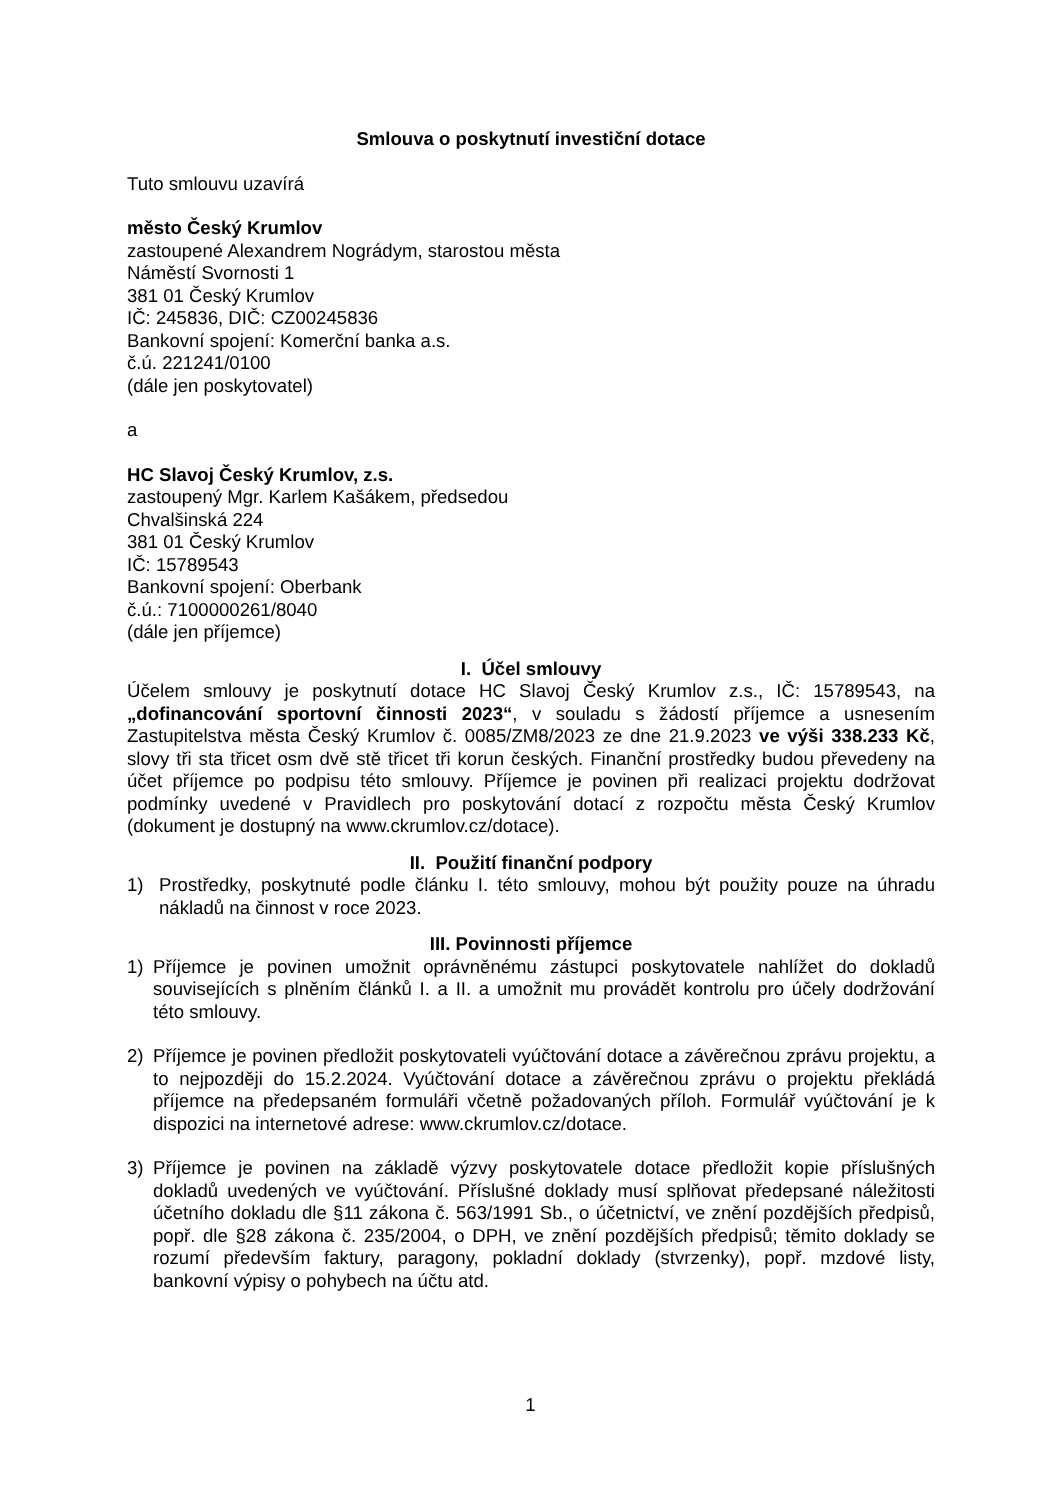Smlouva o poskytnutí investiční dotace
Tuto smlouvu uzavírá
město Český Krumlov
zastoupené Alexandrem Nográdym, starostou města
Náměstí Svornosti 1
381 01 Český Krumlov
IČ: 245836, DIČ: CZ00245836
Bankovní spojení: Komerční banka a.s.
č.ú. 221241/0100
(dále jen poskytovatel)
a
HC Slavoj Český Krumlov, z.s.
zastoupený Mgr. Karlem Kašákem, předsedou
Chvalšinská 224
381 01 Český Krumlov
IČ: 15789543
Bankovní spojení: Oberbank
č.ú.: 7100000261/8040
(dále jen příjemce)
I. Účel smlouvy
Účelem smlouvy je poskytnutí dotace HC Slavoj Český Krumlov z.s., IČ: 15789543, na „dofinancování sportovní činnosti 2023“, v souladu s žádostí příjemce a usnesením Zastupitelstva města Český Krumlov č. 0085/ZM8/2023 ze dne 21.9.2023 ve výši 338.233 Kč, slovy tři sta třicet osm dvě stě třicet tři korun českých. Finanční prostředky budou převedeny na účet příjemce po podpisu této smlouvy. Příjemce je povinen při realizaci projektu dodržovat podmínky uvedené v Pravidlech pro poskytování dotací z rozpočtu města Český Krumlov (dokument je dostupný na www.ckrumlov.cz/dotace).
II. Použití finanční podpory
1) Prostředky, poskytnuté podle článku I. této smlouvy, mohou být použity pouze na úhradu nákladů na činnost v roce 2023.
III. Povinnosti příjemce
1) Příjemce je povinen umožnit oprávněnému zástupci poskytovatele nahlížet do dokladů souvisejících s plněním článků I. a II. a umožnit mu provádět kontrolu pro účely dodržování této smlouvy.
2) Příjemce je povinen předložit poskytovateli vyúčtování dotace a závěrečnou zprávu projektu, a to nejpozději do 15.2.2024. Vyúčtování dotace a závěrečnou zprávu o projektu překládá příjemce na předepsaném formuláři včetně požadovaných příloh. Formulář vyúčtování je k dispozici na internetové adrese: www.ckrumlov.cz/dotace.
3) Příjemce je povinen na základě výzvy poskytovatele dotace předložit kopie příslušných dokladů uvedených ve vyúčtování. Příslušné doklady musí splňovat předepsané náležitosti účetního dokladu dle §11 zákona č. 563/1991 Sb., o účetnictví, ve znění pozdějších předpisů, popř. dle §28 zákona č. 235/2004, o DPH, ve znění pozdějších předpisů; těmito doklady se rozumí především faktury, paragony, pokladní doklady (stvrzenky), popř. mzdové listy, bankovní výpisy o pohybech na účtu atd.
1